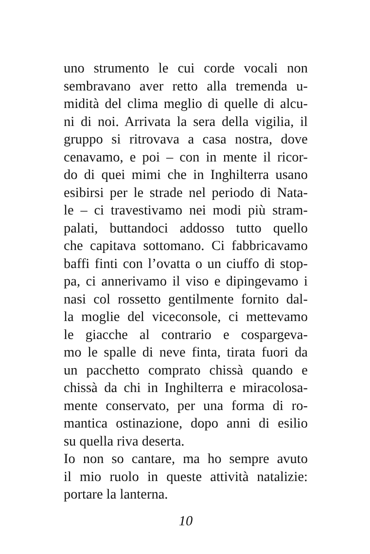uno strumento le cui corde vocali non
sembravano aver retto alla tremenda u-
midità del clima meglio di quelle di alcu-
ni di noi. Arrivata la sera della vigilia, il
gruppo si ritrovava a casa nostra, dove
cenavamo, e poi – con in mente il ricor-
do di quei mimi che in Inghilterra usano
esibirsi per le strade nel periodo di Nata-
le – ci travestivamo nei modi più stram-
palati, buttandoci addosso tutto quello
che capitava sottomano. Ci fabbricavamo
baffi finti con l’ovatta o un ciuffo di stop-
pa, ci annerivamo il viso e dipingevamo i
nasi col rossetto gentilmente fornito dal-
la moglie del viceconsole, ci mettevamo
le giacche al contrario e cospargeva-
mo le spalle di neve finta, tirata fuori da
un pacchetto comprato chissà quando e
chissà da chi in Inghilterra e miracolosa-
mente conservato, per una forma di ro-
mantica ostinazione, dopo anni di esilio
su quella riva deserta.
Io non so cantare, ma ho sempre avuto
il mio ruolo in queste attività natalizie:
portare la lanterna.
10